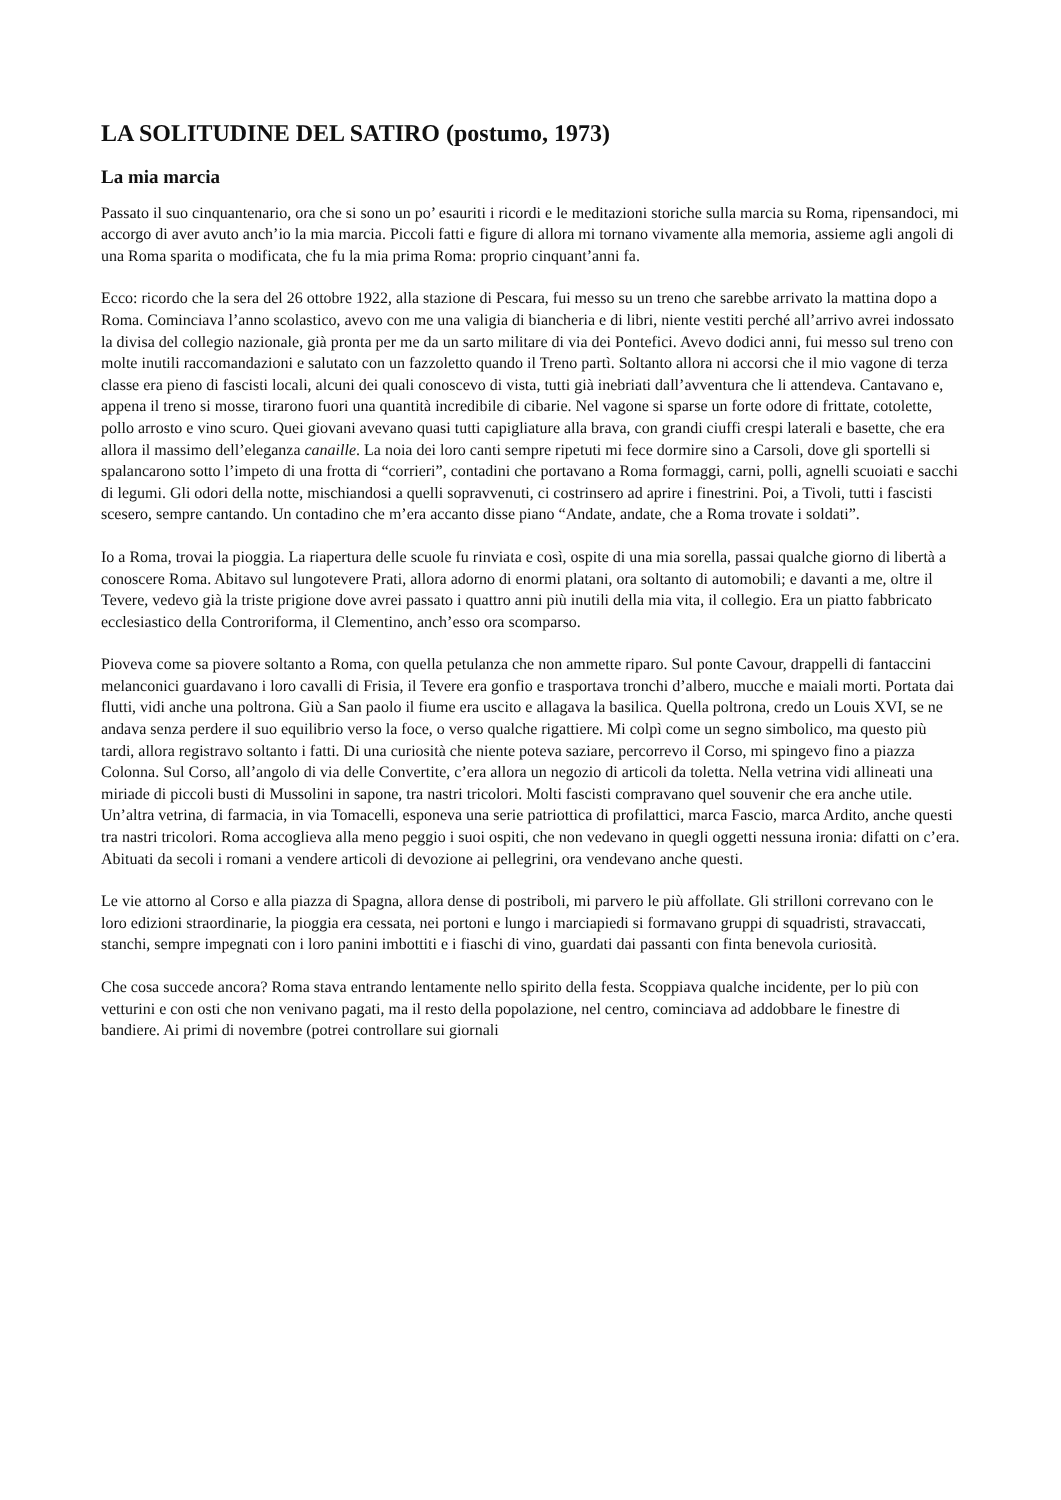LA SOLITUDINE DEL SATIRO (postumo, 1973)
La mia marcia
Passato il suo cinquantenario, ora che si sono un po’ esauriti i ricordi e le meditazioni storiche sulla marcia su Roma, ripensandoci, mi accorgo di aver avuto anch’io la mia marcia. Piccoli fatti e figure di allora mi tornano vivamente alla memoria, assieme agli angoli di una Roma sparita o modificata, che fu la mia prima Roma: proprio cinquant’anni fa.
Ecco: ricordo che la sera del 26 ottobre 1922, alla stazione di Pescara, fui messo su un treno che sarebbe arrivato la mattina dopo a Roma. Cominciava l’anno scolastico, avevo con me una valigia di biancheria e di libri, niente vestiti perché all’arrivo avrei indossato la divisa del collegio nazionale, già pronta per me da un sarto militare di via dei Pontefici. Avevo dodici anni, fui messo sul treno con molte inutili raccomandazioni e salutato con un fazzoletto quando il Treno partì. Soltanto allora ni accorsi che il mio vagone di terza classe era pieno di fascisti locali, alcuni dei quali conoscevo di vista, tutti già inebriati dall’avventura che li attendeva. Cantavano e, appena il treno si mosse, tirarono fuori una quantità incredibile di cibarie. Nel vagone si sparse un forte odore di frittate, cotolette, pollo arrosto e vino scuro. Quei giovani avevano quasi tutti capigliature alla brava, con grandi ciuffi crespi laterali e basette, che era allora il massimo dell’eleganza canaille. La noia dei loro canti sempre ripetuti mi fece dormire sino a Carsoli, dove gli sportelli si spalancarono sotto l’impeto di una frotta di “corrieri”, contadini che portavano a Roma formaggi, carni, polli, agnelli scuoiati e sacchi di legumi. Gli odori della notte, mischiandosi a quelli sopravvenuti, ci costrinsero ad aprire i finestrini. Poi, a Tivoli, tutti i fascisti scesero, sempre cantando. Un contadino che m’era accanto disse piano “Andate, andate, che a Roma trovate i soldati”.
Io a Roma, trovai la pioggia. La riapertura delle scuole fu rinviata e così, ospite di una mia sorella, passai qualche giorno di libertà a conoscere Roma. Abitavo sul lungotevere Prati, allora adorno di enormi platani, ora soltanto di automobili; e davanti a me, oltre il Tevere, vedevo già la triste prigione dove avrei passato i quattro anni più inutili della mia vita, il collegio. Era un piatto fabbricato ecclesiastico della Controriforma, il Clementino, anch’esso ora scomparso.
Pioveva come sa piovere soltanto a Roma, con quella petulanza che non ammette riparo. Sul ponte Cavour, drappelli di fantaccini melanconici guardavano i loro cavalli di Frisia, il Tevere era gonfio e trasportava tronchi d’albero, mucche e maiali morti. Portata dai flutti, vidi anche una poltrona. Giù a San paolo il fiume era uscito e allagava la basilica. Quella poltrona, credo un Louis XVI, se ne andava senza perdere il suo equilibrio verso la foce, o verso qualche rigattiere. Mi colpì come un segno simbolico, ma questo più tardi, allora registravo soltanto i fatti. Di una curiosità che niente poteva saziare, percorrevo il Corso, mi spingevo fino a piazza Colonna. Sul Corso, all’angolo di via delle Convertite, c’era allora un negozio di articoli da toletta. Nella vetrina vidi allineati una miriade di piccoli busti di Mussolini in sapone, tra nastri tricolori. Molti fascisti compravano quel souvenir che era anche utile. Un’altra vetrina, di farmacia, in via Tomacelli, esponeva una serie patriottica di profilattici, marca Fascio, marca Ardito, anche questi tra nastri tricolori. Roma accoglieva alla meno peggio i suoi ospiti, che non vedevano in quegli oggetti nessuna ironia: difatti on c’era. Abituati da secoli i romani a vendere articoli di devozione ai pellegrini, ora vendevano anche questi.
Le vie attorno al Corso e alla piazza di Spagna, allora dense di postriboli, mi parvero le più affollate. Gli strilloni correvano con le loro edizioni straordinarie, la pioggia era cessata, nei portoni e lungo i marciapiedi si formavano gruppi di squadristi, stravaccati, stanchi, sempre impegnati con i loro panini imbottiti e i fiaschi di vino, guardati dai passanti con finta benevola curiosità.
Che cosa succede ancora? Roma stava entrando lentamente nello spirito della festa. Scoppiava qualche incidente, per lo più con vetturini e con osti che non venivano pagati, ma il resto della popolazione, nel centro, cominciava ad addobbare le finestre di bandiere. Ai primi di novembre (potrei controllare sui giornali